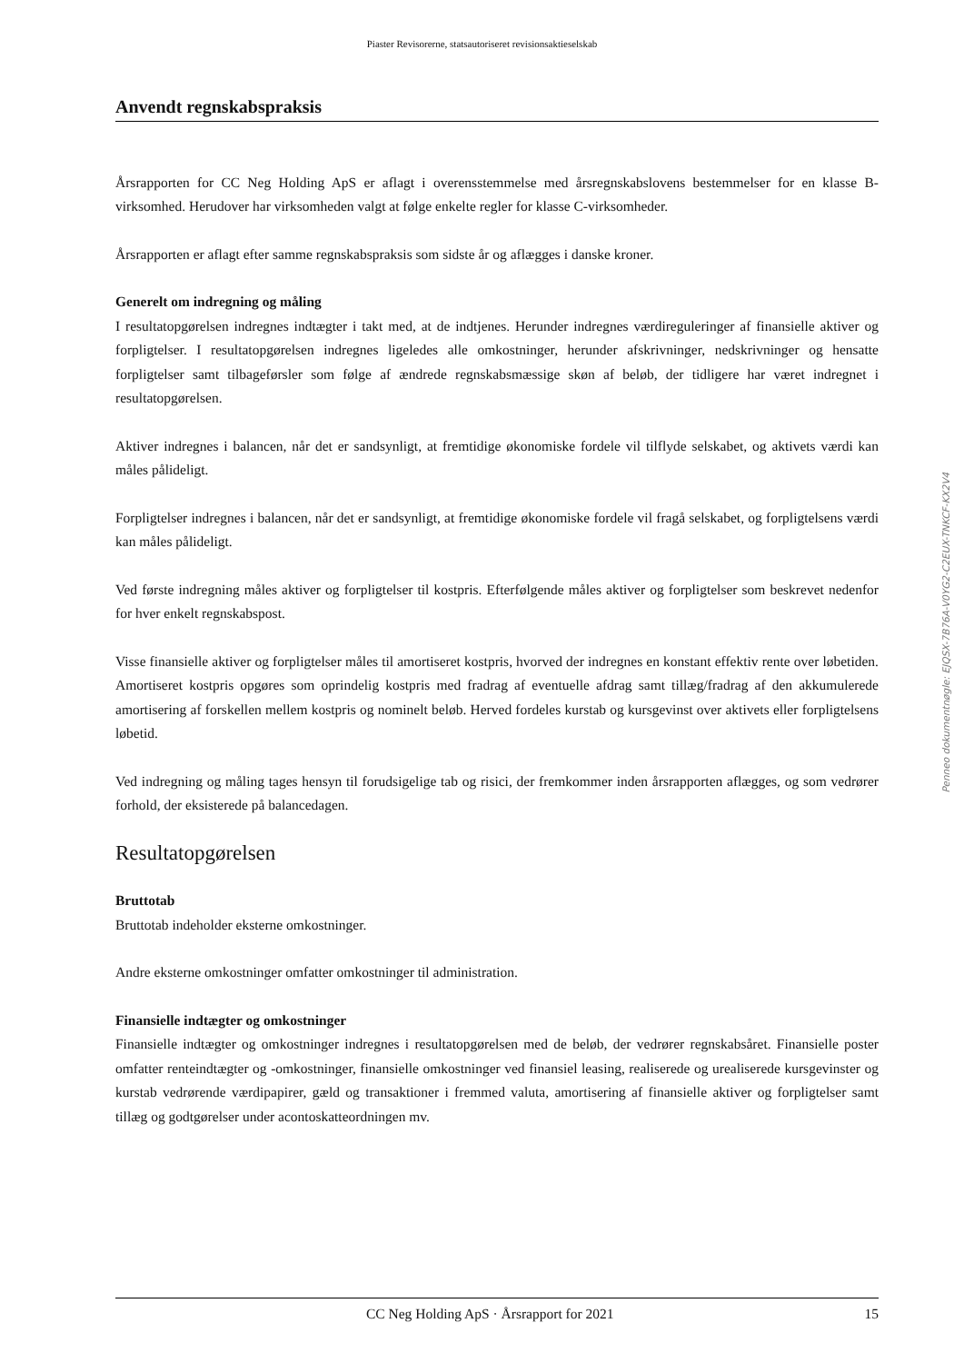Piaster Revisorerne, statsautoriseret revisionsaktieselskab
Anvendt regnskabspraksis
Årsrapporten for CC Neg Holding ApS er aflagt i overensstemmelse med årsregnskabslovens bestemmelser for en klasse B-virksomhed. Herudover har virksomheden valgt at følge enkelte regler for klasse C-virksomheder.
Årsrapporten er aflagt efter samme regnskabspraksis som sidste år og aflægges i danske kroner.
Generelt om indregning og måling
I resultatopgørelsen indregnes indtægter i takt med, at de indtjenes. Herunder indregnes værdireguleringer af finansielle aktiver og forpligtelser. I resultatopgørelsen indregnes ligeledes alle omkostninger, herunder afskrivninger, nedskrivninger og hensatte forpligtelser samt tilbageførsler som følge af ændrede regnskabsmæssige skøn af beløb, der tidligere har været indregnet i resultatopgørelsen.
Aktiver indregnes i balancen, når det er sandsynligt, at fremtidige økonomiske fordele vil tilflyde selskabet, og aktivets værdi kan måles pålideligt.
Forpligtelser indregnes i balancen, når det er sandsynligt, at fremtidige økonomiske fordele vil fragå selskabet, og forpligtelsens værdi kan måles pålideligt.
Ved første indregning måles aktiver og forpligtelser til kostpris. Efterfølgende måles aktiver og forpligtelser som beskrevet nedenfor for hver enkelt regnskabspost.
Visse finansielle aktiver og forpligtelser måles til amortiseret kostpris, hvorved der indregnes en konstant effektiv rente over løbetiden. Amortiseret kostpris opgøres som oprindelig kostpris med fradrag af eventuelle afdrag samt tillæg/fradrag af den akkumulerede amortisering af forskellen mellem kostpris og nominelt beløb. Herved fordeles kurstab og kursgevinst over aktivets eller forpligtelsens løbetid.
Ved indregning og måling tages hensyn til forudsigelige tab og risici, der fremkommer inden årsrapporten aflægges, og som vedrører forhold, der eksisterede på balancedagen.
Resultatopgørelsen
Bruttotab
Bruttotab indeholder eksterne omkostninger.
Andre eksterne omkostninger omfatter omkostninger til administration.
Finansielle indtægter og omkostninger
Finansielle indtægter og omkostninger indregnes i resultatopgørelsen med de beløb, der vedrører regnskabsåret. Finansielle poster omfatter renteindtægter og -omkostninger, finansielle omkostninger ved finansiel leasing, realiserede og urealiserede kursgevinster og kurstab vedrørende værdipapirer, gæld og transaktioner i fremmed valuta, amortisering af finansielle aktiver og forpligtelser samt tillæg og godtgørelser under acontoskatteordningen mv.
Penneo dokumentnøgle: EJQSX-7B76A-V0YG2-C2EUX-TNKCF-KX2V4
CC Neg Holding ApS · Årsrapport for 2021 15